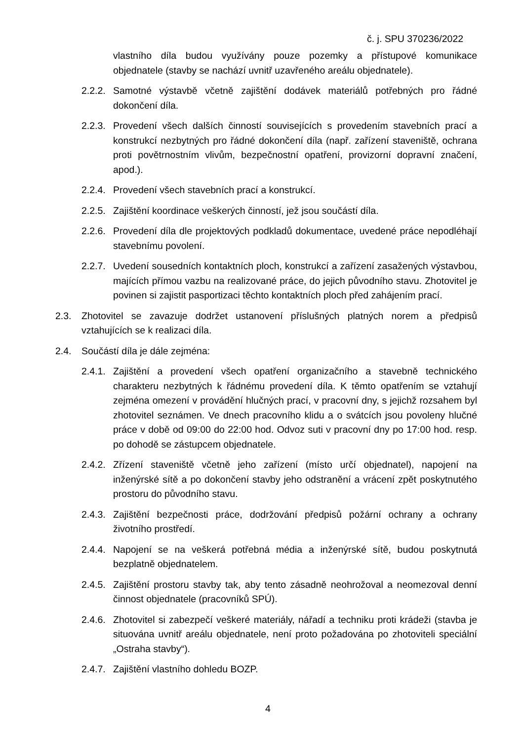č. j. SPU 370236/2022
vlastního díla budou využívány pouze pozemky a přístupové komunikace objednatele (stavby se nachází uvnitř uzavřeného areálu objednatele).
2.2.2. Samotné výstavbě včetně zajištění dodávek materiálů potřebných pro řádné dokončení díla.
2.2.3. Provedení všech dalších činností souvisejících s provedením stavebních prací a konstrukcí nezbytných pro řádné dokončení díla (např. zařízení staveniště, ochrana proti povětrnostním vlivům, bezpečnostní opatření, provizorní dopravní značení, apod.).
2.2.4. Provedení všech stavebních prací a konstrukcí.
2.2.5. Zajištění koordinace veškerých činností, jež jsou součástí díla.
2.2.6. Provedení díla dle projektových podkladů dokumentace, uvedené práce nepodléhají stavebnímu povolení.
2.2.7. Uvedení sousedních kontaktních ploch, konstrukcí a zařízení zasažených výstavbou, majících přímou vazbu na realizované práce, do jejich původního stavu. Zhotovitel je povinen si zajistit pasportizaci těchto kontaktních ploch před zahájením prací.
2.3. Zhotovitel se zavazuje dodržet ustanovení příslušných platných norem a předpisů vztahujících se k realizaci díla.
2.4. Součástí díla je dále zejména:
2.4.1. Zajištění a provedení všech opatření organizačního a stavebně technického charakteru nezbytných k řádnému provedení díla. K těmto opatřením se vztahují zejména omezení v provádění hlučných prací, v pracovní dny, s jejichž rozsahem byl zhotovitel seznámen. Ve dnech pracovního klidu a o svátcích jsou povoleny hlučné práce v době od 09:00 do 22:00 hod. Odvoz suti v pracovní dny po 17:00 hod. resp. po dohodě se zástupcem objednatele.
2.4.2. Zřízení staveniště včetně jeho zařízení (místo určí objednatel), napojení na inženýrské sítě a po dokončení stavby jeho odstranění a vrácení zpět poskytnutého prostoru do původního stavu.
2.4.3. Zajištění bezpečnosti práce, dodržování předpisů požární ochrany a ochrany životního prostředí.
2.4.4. Napojení se na veškerá potřebná média a inženýrské sítě, budou poskytnutá bezplatně objednatelem.
2.4.5. Zajištění prostoru stavby tak, aby tento zásadně neohrožoval a neomezoval denní činnost objednatele (pracovníků SPÚ).
2.4.6. Zhotovitel si zabezpečí veškeré materiály, nářadí a techniku proti krádeži (stavba je situována uvnitř areálu objednatele, není proto požadována po zhotoviteli speciální „Ostraha stavby“).
2.4.7. Zajištění vlastního dohledu BOZP.
4